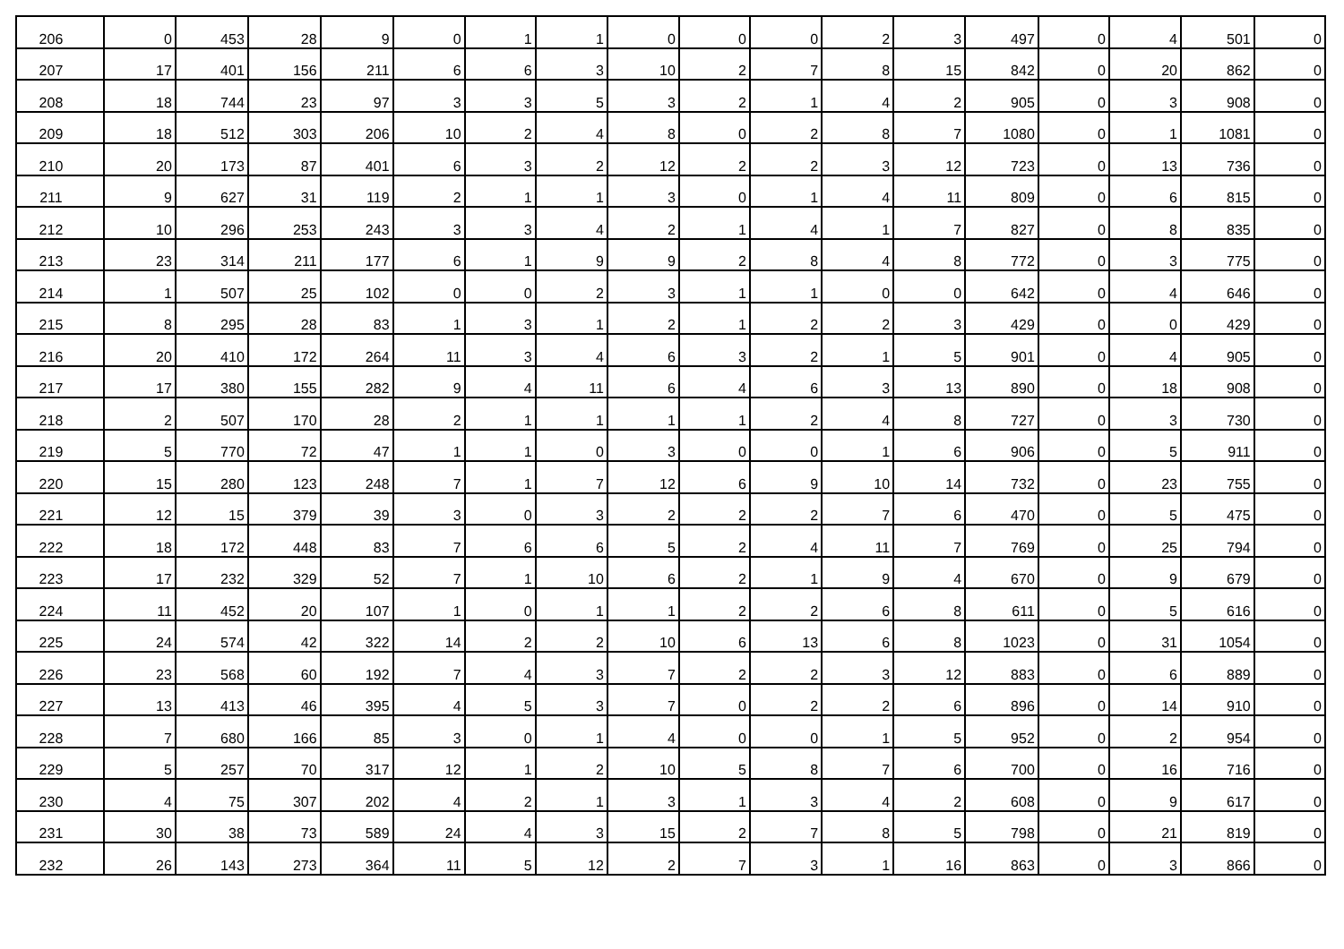| 206 | 0 | 453 | 28 | 9 | 0 | 1 | 1 | 0 | 0 | 0 | 2 | 3 | 497 | 0 | 4 | 501 | 0 |
| 207 | 17 | 401 | 156 | 211 | 6 | 6 | 3 | 10 | 2 | 7 | 8 | 15 | 842 | 0 | 20 | 862 | 0 |
| 208 | 18 | 744 | 23 | 97 | 3 | 3 | 5 | 3 | 2 | 1 | 4 | 2 | 905 | 0 | 3 | 908 | 0 |
| 209 | 18 | 512 | 303 | 206 | 10 | 2 | 4 | 8 | 0 | 2 | 8 | 7 | 1080 | 0 | 1 | 1081 | 0 |
| 210 | 20 | 173 | 87 | 401 | 6 | 3 | 2 | 12 | 2 | 2 | 3 | 12 | 723 | 0 | 13 | 736 | 0 |
| 211 | 9 | 627 | 31 | 119 | 2 | 1 | 1 | 3 | 0 | 1 | 4 | 11 | 809 | 0 | 6 | 815 | 0 |
| 212 | 10 | 296 | 253 | 243 | 3 | 3 | 4 | 2 | 1 | 4 | 1 | 7 | 827 | 0 | 8 | 835 | 0 |
| 213 | 23 | 314 | 211 | 177 | 6 | 1 | 9 | 9 | 2 | 8 | 4 | 8 | 772 | 0 | 3 | 775 | 0 |
| 214 | 1 | 507 | 25 | 102 | 0 | 0 | 2 | 3 | 1 | 1 | 0 | 0 | 642 | 0 | 4 | 646 | 0 |
| 215 | 8 | 295 | 28 | 83 | 1 | 3 | 1 | 2 | 1 | 2 | 2 | 3 | 429 | 0 | 0 | 429 | 0 |
| 216 | 20 | 410 | 172 | 264 | 11 | 3 | 4 | 6 | 3 | 2 | 1 | 5 | 901 | 0 | 4 | 905 | 0 |
| 217 | 17 | 380 | 155 | 282 | 9 | 4 | 11 | 6 | 4 | 6 | 3 | 13 | 890 | 0 | 18 | 908 | 0 |
| 218 | 2 | 507 | 170 | 28 | 2 | 1 | 1 | 1 | 1 | 2 | 4 | 8 | 727 | 0 | 3 | 730 | 0 |
| 219 | 5 | 770 | 72 | 47 | 1 | 1 | 0 | 3 | 0 | 0 | 1 | 6 | 906 | 0 | 5 | 911 | 0 |
| 220 | 15 | 280 | 123 | 248 | 7 | 1 | 7 | 12 | 6 | 9 | 10 | 14 | 732 | 0 | 23 | 755 | 0 |
| 221 | 12 | 15 | 379 | 39 | 3 | 0 | 3 | 2 | 2 | 2 | 7 | 6 | 470 | 0 | 5 | 475 | 0 |
| 222 | 18 | 172 | 448 | 83 | 7 | 6 | 6 | 5 | 2 | 4 | 11 | 7 | 769 | 0 | 25 | 794 | 0 |
| 223 | 17 | 232 | 329 | 52 | 7 | 1 | 10 | 6 | 2 | 1 | 9 | 4 | 670 | 0 | 9 | 679 | 0 |
| 224 | 11 | 452 | 20 | 107 | 1 | 0 | 1 | 1 | 2 | 2 | 6 | 8 | 611 | 0 | 5 | 616 | 0 |
| 225 | 24 | 574 | 42 | 322 | 14 | 2 | 2 | 10 | 6 | 13 | 6 | 8 | 1023 | 0 | 31 | 1054 | 0 |
| 226 | 23 | 568 | 60 | 192 | 7 | 4 | 3 | 7 | 2 | 2 | 3 | 12 | 883 | 0 | 6 | 889 | 0 |
| 227 | 13 | 413 | 46 | 395 | 4 | 5 | 3 | 7 | 0 | 2 | 2 | 6 | 896 | 0 | 14 | 910 | 0 |
| 228 | 7 | 680 | 166 | 85 | 3 | 0 | 1 | 4 | 0 | 0 | 1 | 5 | 952 | 0 | 2 | 954 | 0 |
| 229 | 5 | 257 | 70 | 317 | 12 | 1 | 2 | 10 | 5 | 8 | 7 | 6 | 700 | 0 | 16 | 716 | 0 |
| 230 | 4 | 75 | 307 | 202 | 4 | 2 | 1 | 3 | 1 | 3 | 4 | 2 | 608 | 0 | 9 | 617 | 0 |
| 231 | 30 | 38 | 73 | 589 | 24 | 4 | 3 | 15 | 2 | 7 | 8 | 5 | 798 | 0 | 21 | 819 | 0 |
| 232 | 26 | 143 | 273 | 364 | 11 | 5 | 12 | 2 | 7 | 3 | 1 | 16 | 863 | 0 | 3 | 866 | 0 |